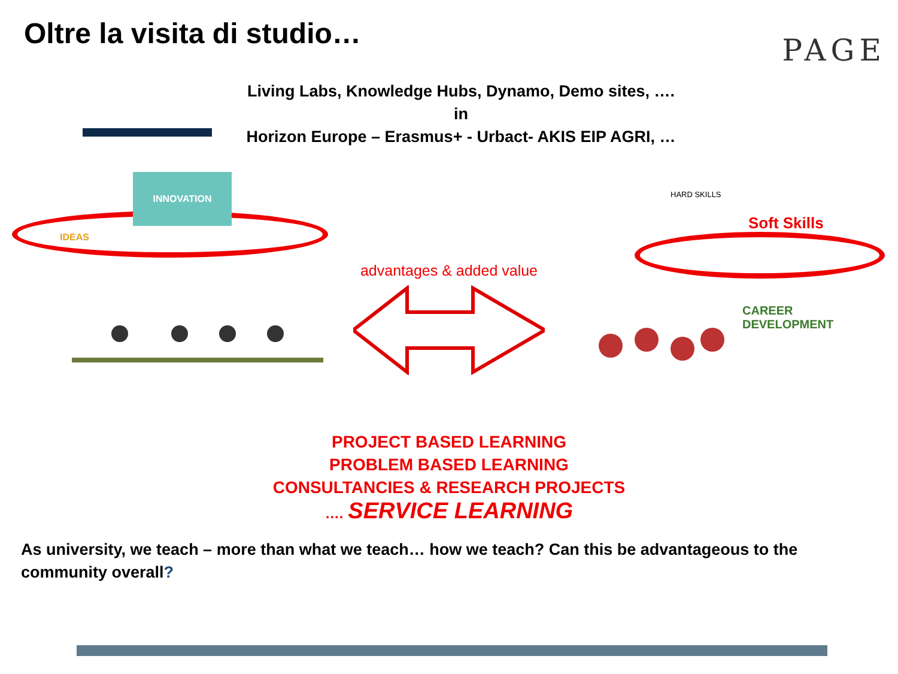Oltre la visita di studio…
PAGE
Living Labs, Knowledge Hubs, Dynamo, Demo sites, ….
in
Horizon Europe – Erasmus+ - Urbact- AKIS EIP AGRI, …
INNOVATION
IDEAS
advantages & added value
HARD SKILLS
Soft Skills
CAREER
DEVELOPMENT
PROJECT BASED LEARNING
PROBLEM BASED LEARNING
CONSULTANCIES & RESEARCH PROJECTS
…. SERVICE LEARNING
As university, we teach – more than what we teach… how we teach? Can this be advantageous to the community overall?